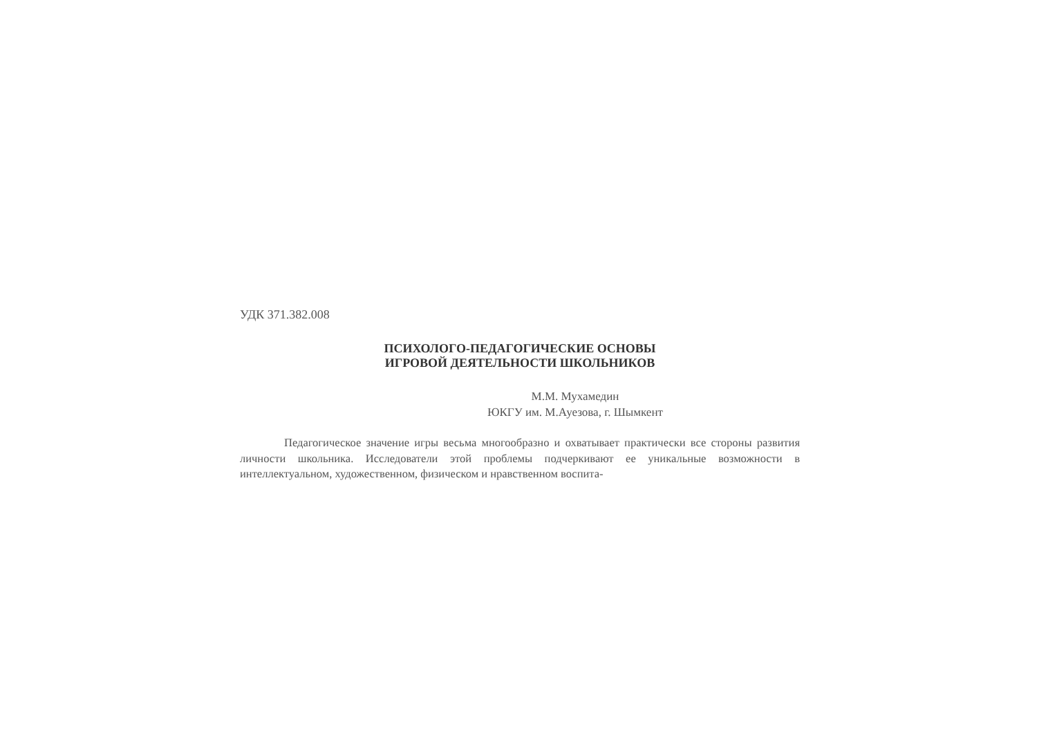УДК 371.382.008
ПСИХОЛОГО-ПЕДАГОГИЧЕСКИЕ ОСНОВЫ
ИГРОВОЙ ДЕЯТЕЛЬНОСТИ ШКОЛЬНИКОВ
М.М. Мухамедин
ЮКГУ им. М.Ауезова, г. Шымкент
Педагогическое значение игры весьма многообразно и охватывает практически все стороны развития личности школьника. Исследователи этой проблемы подчеркивают ее уникальные возможности в интеллектуальном, художественном, физическом и нравственном воспита-